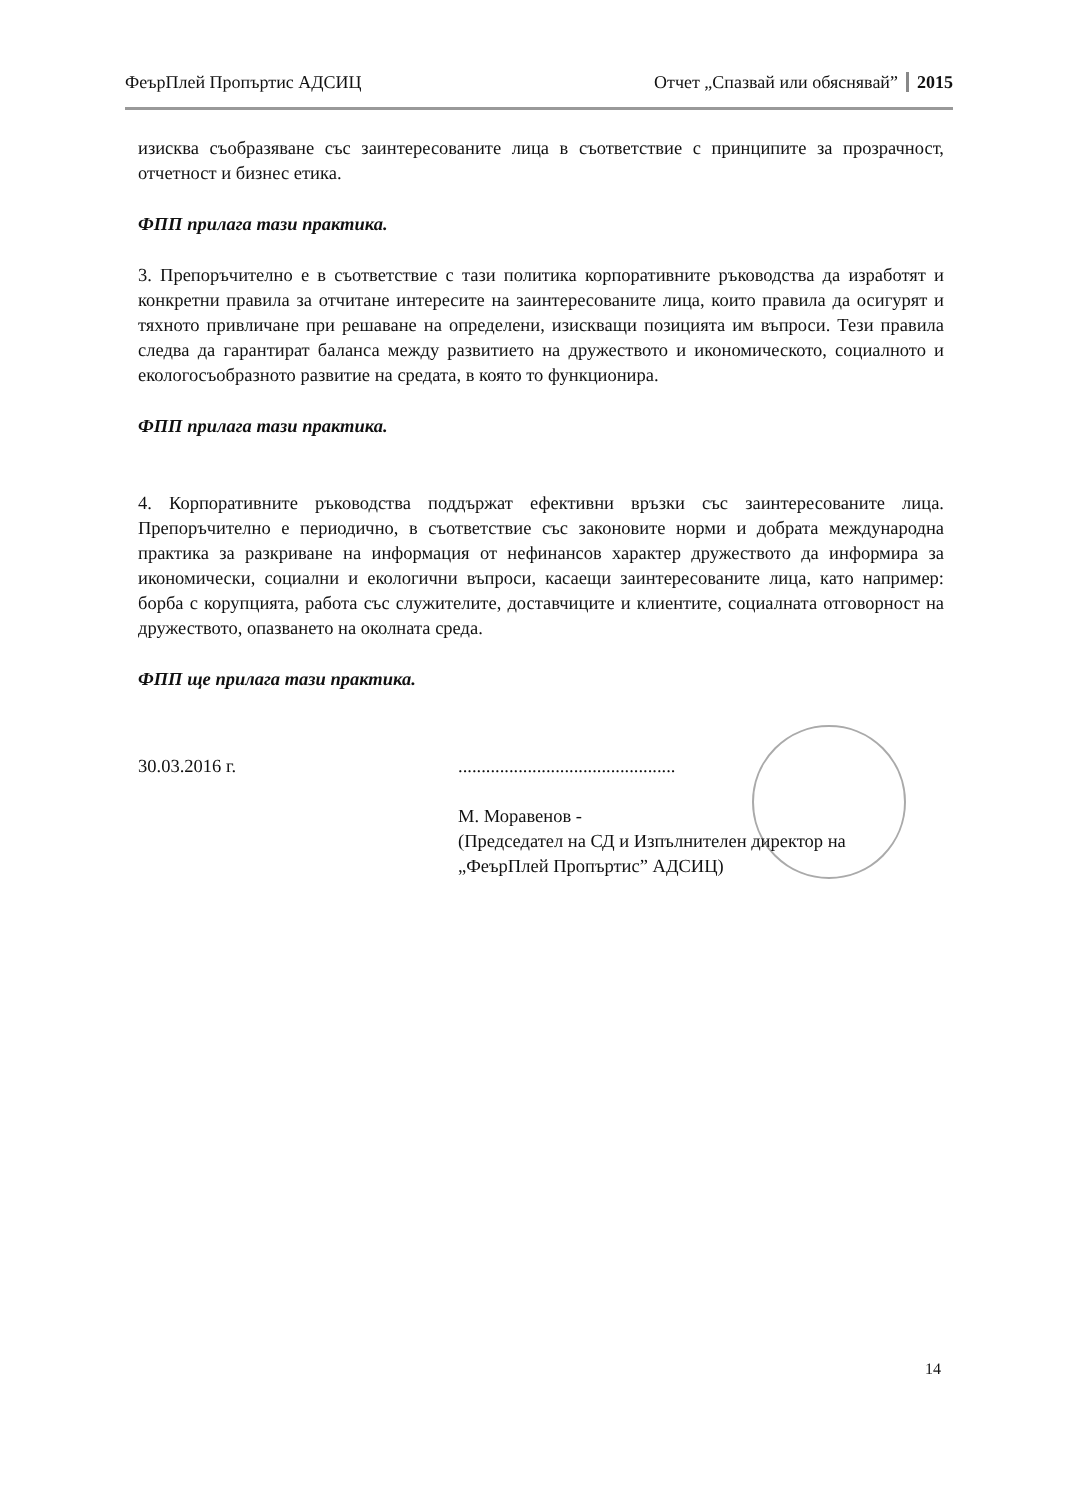ФеърПлей Пропъртис АДСИЦ Отчет „Спазвай или обяснявай” 2015
изисква съобразяване със заинтересованите лица в съответствие с принципите за прозрачност, отчетност и бизнес етика.
ФПП прилага тази практика.
3. Препоръчително е в съответствие с тази политика корпоративните ръководства да изработят и конкретни правила за отчитане интересите на заинтересованите лица, които правила да осигурят и тяхното привличане при решаване на определени, изискващи позицията им въпроси. Тези правила следва да гарантират баланса между развитието на дружеството и икономическото, социалното и екологосъобразното развитие на средата, в която то функционира.
ФПП прилага тази практика.
4. Корпоративните ръководства поддържат ефективни връзки със заинтересованите лица. Препоръчително е периодично, в съответствие със законовите норми и добрата международна практика за разкриване на информация от нефинансов характер дружеството да информира за икономически, социални и екологични въпроси, касаещи заинтересованите лица, като например: борба с корупцията, работа със служителите, доставчиците и клиентите, социалната отговорност на дружеството, опазването на околната среда.
ФПП ще прилага тази практика.
30.03.2016 г. ...............................................
М. Моравенов -
(Председател на СД и Изпълнителен директор на
„ФеърПлей Пропъртис” АДСИЦ)
14